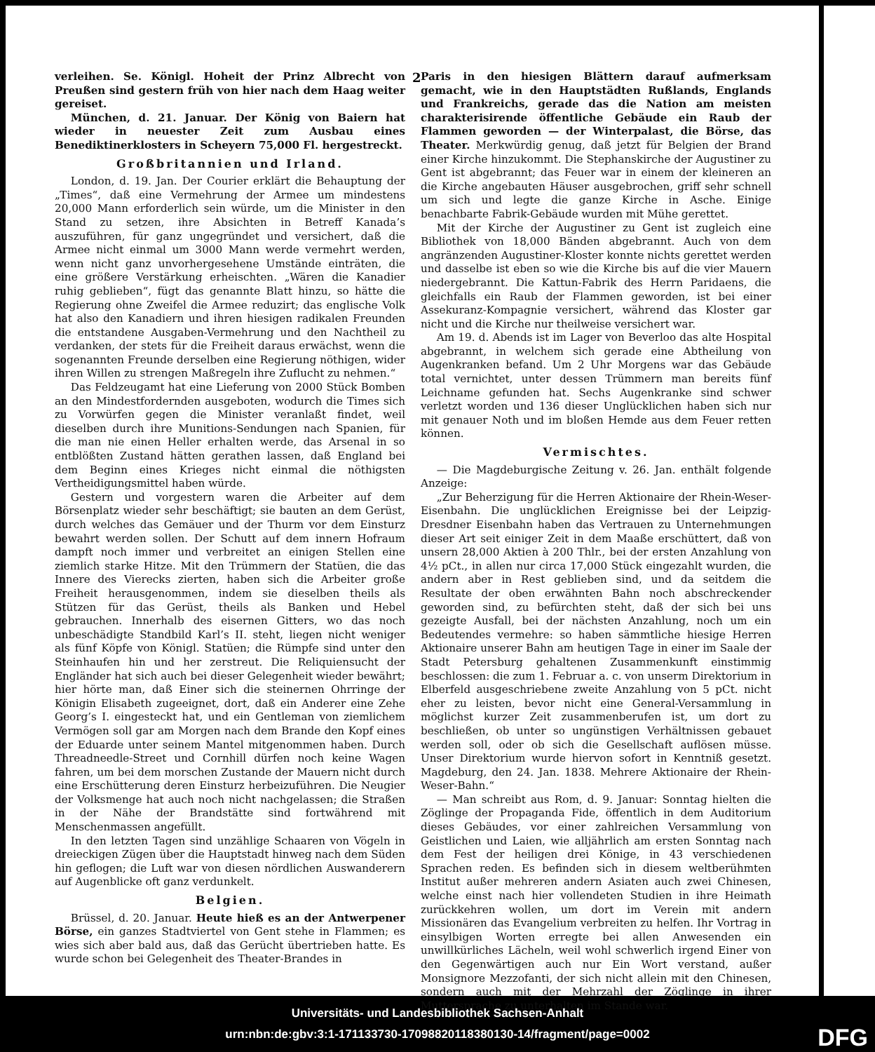2
verleihen. Se. Königl. Hoheit der Prinz Albrecht von Preußen sind gestern früh von hier nach dem Haag weiter gereiset.
München, d. 21. Januar. Der König von Baiern hat wieder in neuester Zeit zum Ausbau eines Benediktinerklosters in Scheyern 75,000 Fl. hergestreckt.
Großbritannien und Irland.
London, d. 19. Jan. Der Courier erklärt die Behauptung der „Times“, daß eine Vermehrung der Armee um mindestens 20,000 Mann erforderlich sein würde, um die Minister in den Stand zu setzen, ihre Absichten in Betreff Kanada’s auszuführen, für ganz ungegründet und versichert, daß die Armee nicht einmal um 3000 Mann werde vermehrt werden, wenn nicht ganz unvorhergesehene Umstände einträten, die eine größere Verstärkung erheischten. „Wären die Kanadier ruhig geblieben“, fügt das genannte Blatt hinzu, so hätte die Regierung ohne Zweifel die Armee reduzirt; das englische Volk hat also den Kanadiern und ihren hiesigen radikalen Freunden die entstandene Ausgaben-Vermehrung und den Nachtheil zu verdanken, der stets für die Freiheit daraus erwächst, wenn die sogenannten Freunde derselben eine Regierung nöthigen, wider ihren Willen zu strengen Maßregeln ihre Zuflucht zu nehmen.“
Das Feldzeugamt hat eine Lieferung von 2000 Stück Bomben an den Mindestfordernden ausgeboten, wodurch die Times sich zu Vorwürfen gegen die Minister veranlaßt findet, weil dieselben durch ihre Munitions-Sendungen nach Spanien, für die man nie einen Heller erhalten werde, das Arsenal in so entblößten Zustand hätten gerathen lassen, daß England bei dem Beginn eines Krieges nicht einmal die nöthigsten Vertheidigungsmittel haben würde.
Gestern und vorgestern waren die Arbeiter auf dem Börsenplatz wieder sehr beschäftigt; sie bauten an dem Gerüst, durch welches das Gemäuer und der Thurm vor dem Einsturz bewahrt werden sollen. Der Schutt auf dem innern Hofraum dampft noch immer und verbreitet an einigen Stellen eine ziemlich starke Hitze. Mit den Trümmern der Statüen, die das Innere des Vierecks zierten, haben sich die Arbeiter große Freiheit herausgenommen, indem sie dieselben theils als Stützen für das Gerüst, theils als Banken und Hebel gebrauchen. Innerhalb des eisernen Gitters, wo das noch unbeschädigte Standbild Karl’s II. steht, liegen nicht weniger als fünf Köpfe von Königl. Statüen; die Rümpfe sind unter den Steinhaufen hin und her zerstreut. Die Reliquiensucht der Engländer hat sich auch bei dieser Gelegenheit wieder bewährt; hier hörte man, daß Einer sich die steinernen Ohrringe der Königin Elisabeth zugeeignet, dort, daß ein Anderer eine Zehe Georg’s I. eingesteckt hat, und ein Gentleman von ziemlichem Vermögen soll gar am Morgen nach dem Brande den Kopf eines der Eduarde unter seinem Mantel mitgenommen haben. Durch Threadneedle-Street und Cornhill dürfen noch keine Wagen fahren, um bei dem morschen Zustande der Mauern nicht durch eine Erschütterung deren Einsturz herbeizuführen. Die Neugier der Volksmenge hat auch noch nicht nachgelassen; die Straßen in der Nähe der Brandstätte sind fortwährend mit Menschenmassen angefüllt.
In den letzten Tagen sind unzählige Schaaren von Vögeln in dreieckigen Zügen über die Hauptstadt hinweg nach dem Süden hin geflogen; die Luft war von diesen nördlichen Auswanderern auf Augenblicke oft ganz verdunkelt.
Belgien.
Brüssel, d. 20. Januar. Heute hieß es an der Antwerpener Börse, ein ganzes Stadtviertel von Gent stehe in Flammen; es wies sich aber bald aus, daß das Gerücht übertrieben hatte. Es wurde schon bei Gelegenheit des Theater-Brandes in
Paris in den hiesigen Blättern darauf aufmerksam gemacht, wie in den Hauptstädten Rußlands, Englands und Frankreichs, gerade das die Nation am meisten charakterisirende öffentliche Gebäude ein Raub der Flammen geworden — der Winterpalast, die Börse, das Theater. Merkwürdig genug, daß jetzt für Belgien der Brand einer Kirche hinzukommt. Die Stephanskirche der Augustiner zu Gent ist abgebrannt; das Feuer war in einem der kleineren an die Kirche angebauten Häuser ausgebrochen, griff sehr schnell um sich und legte die ganze Kirche in Asche. Einige benachbarte Fabrik-Gebäude wurden mit Mühe gerettet.
Mit der Kirche der Augustiner zu Gent ist zugleich eine Bibliothek von 18,000 Bänden abgebrannt. Auch von dem angränzenden Augustiner-Kloster konnte nichts gerettet werden und dasselbe ist eben so wie die Kirche bis auf die vier Mauern niedergebrannt. Die Kattun-Fabrik des Herrn Paridaens, die gleichfalls ein Raub der Flammen geworden, ist bei einer Assekuranz-Kompagnie versichert, während das Kloster gar nicht und die Kirche nur theilweise versichert war.
Am 19. d. Abends ist im Lager von Beverloo das alte Hospital abgebrannt, in welchem sich gerade eine Abtheilung von Augenkranken befand. Um 2 Uhr Morgens war das Gebäude total vernichtet, unter dessen Trümmern man bereits fünf Leichname gefunden hat. Sechs Augenkranke sind schwer verletzt worden und 136 dieser Unglücklichen haben sich nur mit genauer Noth und im bloßen Hemde aus dem Feuer retten können.
Vermischtes.
— Die Magdeburgische Zeitung v. 26. Jan. enthält folgende Anzeige:
„Zur Beherzigung für die Herren Aktionaire der Rhein-Weser-Eisenbahn. Die unglücklichen Ereignisse bei der Leipzig-Dresdner Eisenbahn haben das Vertrauen zu Unternehmungen dieser Art seit einiger Zeit in dem Maaße erschüttert, daß von unsern 28,000 Aktien à 200 Thlr., bei der ersten Anzahlung von 4½ pCt., in allen nur circa 17,000 Stück eingezahlt wurden, die andern aber in Rest geblieben sind, und da seitdem die Resultate der oben erwähnten Bahn noch abschreckender geworden sind, zu befürchten steht, daß der sich bei uns gezeigte Ausfall, bei der nächsten Anzahlung, noch um ein Bedeutendes vermehre: so haben sämmtliche hiesige Herren Aktionaire unserer Bahn am heutigen Tage in einer im Saale der Stadt Petersburg gehaltenen Zusammenkunft einstimmig beschlossen: die zum 1. Februar a. c. von unserm Direktorium in Elberfeld ausgeschriebene zweite Anzahlung von 5 pCt. nicht eher zu leisten, bevor nicht eine General-Versammlung in möglichst kurzer Zeit zusammenberufen ist, um dort zu beschließen, ob unter so ungünstigen Verhältnissen gebauet werden soll, oder ob sich die Gesellschaft auflösen müsse. Unser Direktorium wurde hiervon sofort in Kenntniß gesetzt. Magdeburg, den 24. Jan. 1838. Mehrere Aktionaire der Rhein-Weser-Bahn.“
— Man schreibt aus Rom, d. 9. Januar: Sonntag hielten die Zöglinge der Propaganda Fide, öffentlich in dem Auditorium dieses Gebäudes, vor einer zahlreichen Versammlung von Geistlichen und Laien, wie alljährlich am ersten Sonntag nach dem Fest der heiligen drei Könige, in 43 verschiedenen Sprachen reden. Es befinden sich in diesem weltberühmten Institut außer mehreren andern Asiaten auch zwei Chinesen, welche einst nach hier vollendeten Studien in ihre Heimath zurückkehren wollen, um dort im Verein mit andern Missionären das Evangelium verbreiten zu helfen. Ihr Vortrag in einsylbigen Worten erregte bei allen Anwesenden ein unwillkürliches Lächeln, weil wohl schwerlich irgend Einer von den Gegenwärtigen auch nur Ein Wort verstand, außer Monsignore Mezzofanti, der sich nicht allein mit den Chinesen, sondern auch mit der Mehrzahl der Zöglinge in ihrer Muttersprache zu unterhalten im Stande war.
Universitäts- und Landesbibliothek Sachsen-Anhalt
urn:nbn:de:gbv:3:1-171133730-17098820118380130-14/fragment/page=0002
DFG